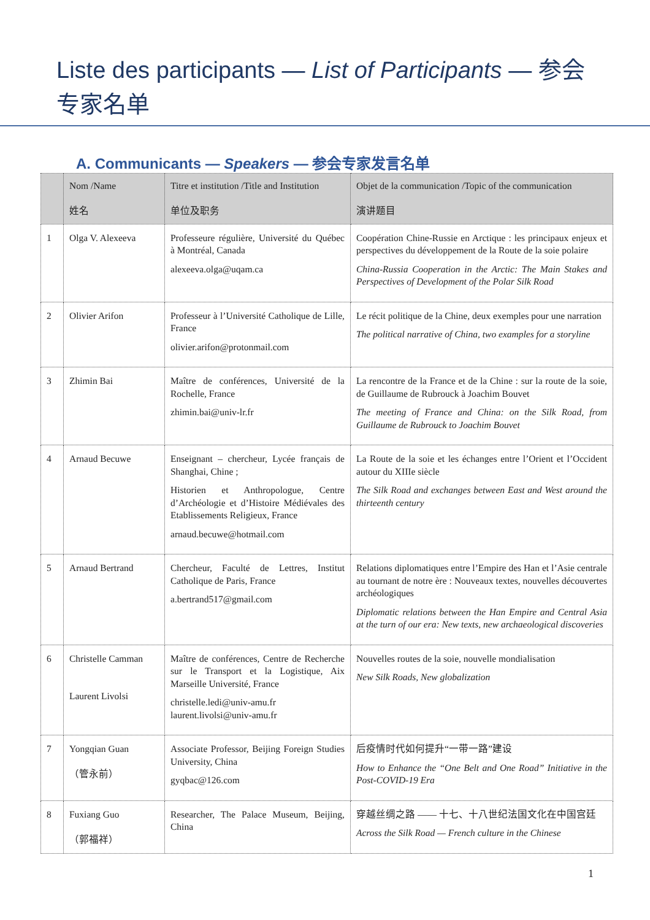Liste des participants — List of Participants — 参会专家名单
A. Communicants — Speakers — 参会专家发言名单
| | Nom /Name 姓名 | Titre et institution /Title and Institution 单位及职务 | Objet de la communication /Topic of the communication 演讲题目 |
| --- | --- | --- | --- |
| 1 | Olga V. Alexeeva | Professeure régulière, Université du Québec à Montréal, Canada alexeeva.olga@uqam.ca | Coopération Chine-Russie en Arctique : les principaux enjeux et perspectives du développement de la Route de la soie polaire China-Russia Cooperation in the Arctic: The Main Stakes and Perspectives of Development of the Polar Silk Road |
| 2 | Olivier Arifon | Professeur à l’Université Catholique de Lille, France olivier.arifon@protonmail.com | Le récit politique de la Chine, deux exemples pour une narration The political narrative of China, two examples for a storyline |
| 3 | Zhimin Bai | Maître de conférences, Université de la Rochelle, France zhimin.bai@univ-lr.fr | La rencontre de la France et de la Chine : sur la route de la soie, de Guillaume de Rubrouck à Joachim Bouvet The meeting of France and China: on the Silk Road, from Guillaume de Rubrouck to Joachim Bouvet |
| 4 | Arnaud Becuwe | Enseignant – chercheur, Lycée français de Shanghai, Chine ; Historien et Anthropologue, Centre d’Archéologie et d’Histoire Médiévales des Etablissements Religieux, France arnaud.becuwe@hotmail.com | La Route de la soie et les échanges entre l’Orient et l’Occident autour du XIIIe siècle The Silk Road and exchanges between East and West around the thirteenth century |
| 5 | Arnaud Bertrand | Chercheur, Faculté de Lettres, Institut Catholique de Paris, France a.bertrand517@gmail.com | Relations diplomatiques entre l’Empire des Han et l’Asie centrale au tournant de notre ère : Nouveaux textes, nouvelles découvertes archéologiques Diplomatic relations between the Han Empire and Central Asia at the turn of our era: New texts, new archaeological discoveries |
| 6 | Christelle Camman Laurent Livolsi | Maître de conférences, Centre de Recherche sur le Transport et la Logistique, Aix Marseille Université, France christelle.ledi@univ-amu.fr laurent.livolsi@univ-amu.fr | Nouvelles routes de la soie, nouvelle mondialisation New Silk Roads, New globalization |
| 7 | Yongqian Guan （管永前） | Associate Professor, Beijing Foreign Studies University, China gyqbac@126.com | 后疫情时代如何提升“一带一路”建设 How to Enhance the “One Belt and One Road” Initiative in the Post-COVID-19 Era |
| 8 | Fuxiang Guo （郭福祥） | Researcher, The Palace Museum, Beijing, China | 穿越丝绸之路 —— 十七、十八世纪法国文化在中国宫廷 Across the Silk Road — French culture in the Chinese |
1